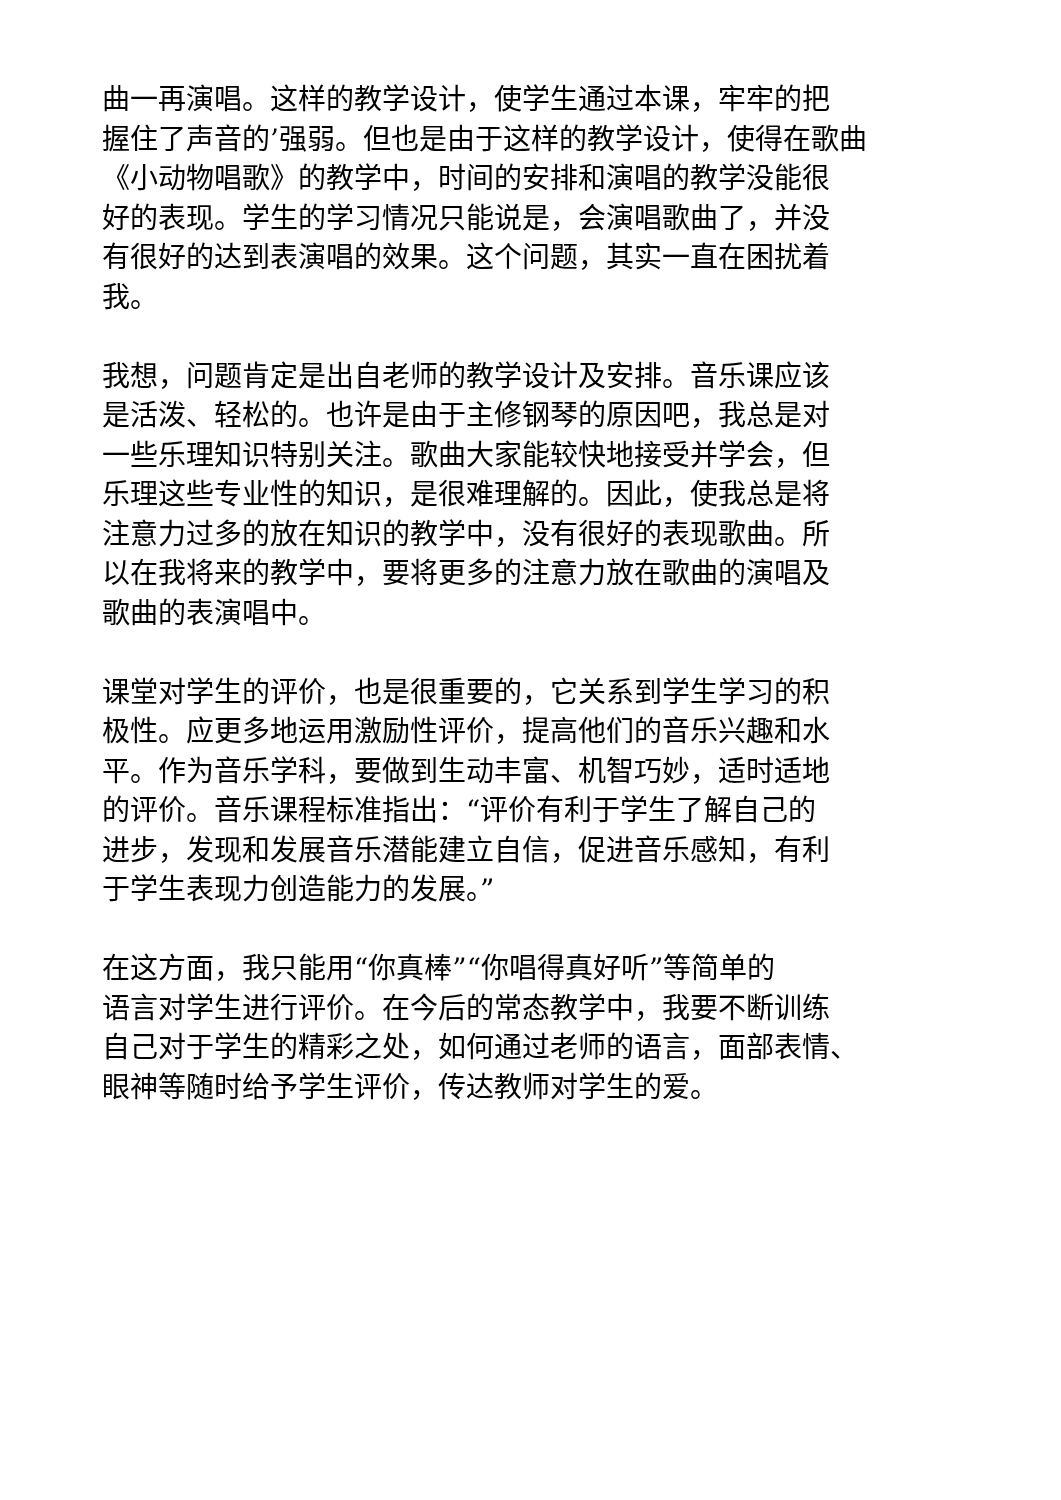曲一再演唱。这样的教学设计，使学生通过本课，牢牢的把
握住了声音的’强弱。但也是由于这样的教学设计，使得在歌曲
《小动物唱歌》的教学中，时间的安排和演唱的教学没能很
好的表现。学生的学习情况只能说是，会演唱歌曲了，并没
有很好的达到表演唱的效果。这个问题，其实一直在困扰着
我。
我想，问题肯定是出自老师的教学设计及安排。音乐课应该
是活泼、轻松的。也许是由于主修钢琴的原因吧，我总是对
一些乐理知识特别关注。歌曲大家能较快地接受并学会，但
乐理这些专业性的知识，是很难理解的。因此，使我总是将
注意力过多的放在知识的教学中，没有很好的表现歌曲。所
以在我将来的教学中，要将更多的注意力放在歌曲的演唱及
歌曲的表演唱中。
课堂对学生的评价，也是很重要的，它关系到学生学习的积
极性。应更多地运用激励性评价，提高他们的音乐兴趣和水
平。作为音乐学科，要做到生动丰富、机智巧妙，适时适地
的评价。音乐课程标准指出：“评价有利于学生了解自己的
进步，发现和发展音乐潜能建立自信，促进音乐感知，有利
于学生表现力创造能力的发展。”
在这方面，我只能用“你真棒”“你唱得真好听”等简单的
语言对学生进行评价。在今后的常态教学中，我要不断训练
自己对于学生的精彩之处，如何通过老师的语言，面部表情、
眼神等随时给予学生评价，传达教师对学生的爱。